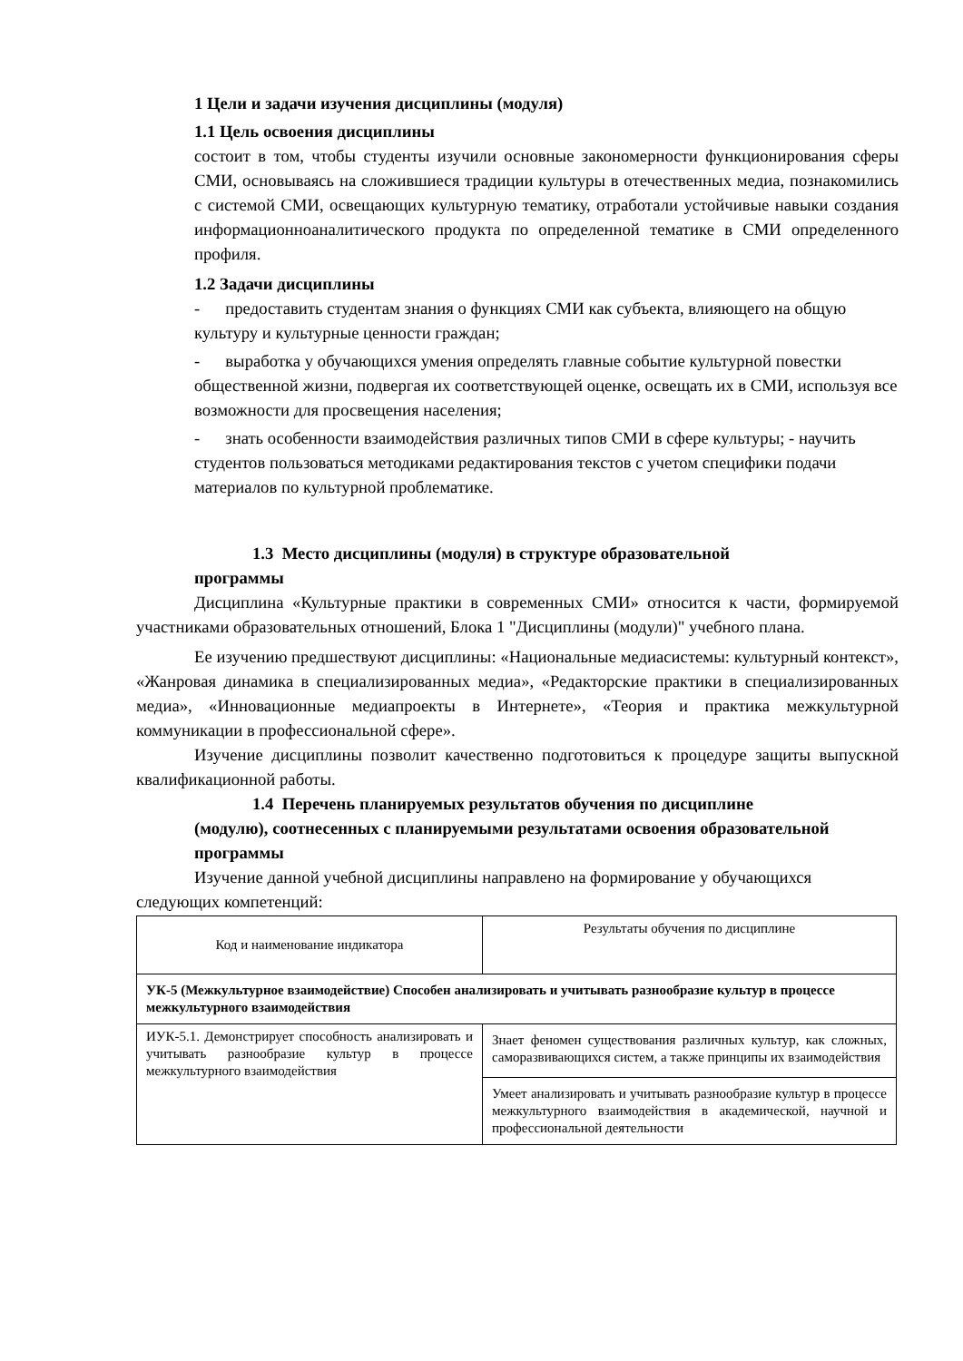1 Цели и задачи изучения дисциплины (модуля)
1.1 Цель освоения дисциплины
состоит в том, чтобы студенты изучили основные закономерности функционирования сферы СМИ, основываясь на сложившиеся традиции культуры в отечественных медиа, познакомились с системой СМИ, освещающих культурную тематику, отработали устойчивые навыки создания информационноаналитического продукта по определенной тематике в СМИ определенного профиля.
1.2 Задачи дисциплины
- предоставить студентам знания о функциях СМИ как субъекта, влияющего на общую культуру и культурные ценности граждан;
- выработка у обучающихся умения определять главные событие культурной повестки общественной жизни, подвергая их соответствующей оценке, освещать их в СМИ, используя все возможности для просвещения населения;
- знать особенности взаимодействия различных типов СМИ в сфере культуры; - научить студентов пользоваться методиками редактирования текстов с учетом специфики подачи материалов по культурной проблематике.
1.3 Место дисциплины (модуля) в структуре образовательной
программы
Дисциплина «Культурные практики в современных СМИ» относится к части, формируемой участниками образовательных отношений, Блока 1 "Дисциплины (модули)" учебного плана.
Ее изучению предшествуют дисциплины: «Национальные медиасистемы: культурный контекст», «Жанровая динамика в специализированных медиа», «Редакторские практики в специализированных медиа», «Инновационные медиапроекты в Интернете», «Теория и практика межкультурной коммуникации в профессиональной сфере».
Изучение дисциплины позволит качественно подготовиться к процедуре защиты выпускной квалификационной работы.
1.4 Перечень планируемых результатов обучения по дисциплине
(модулю), соотнесенных с планируемыми результатами освоения образовательной программы
Изучение данной учебной дисциплины направлено на формирование у обучающихся следующих компетенций:
| Код и наименование индикатора | Результаты обучения по дисциплине |
| УК-5 (Межкультурное взаимодействие) Способен анализировать и учитывать разнообразие культур в процессе межкультурного взаимодействия | |
| ИУК-5.1. Демонстрирует способность анализировать и учитывать разнообразие культур в процессе межкультурного взаимодействия | Знает феномен существования различных культур, как сложных, саморазвивающихся систем, а также принципы их взаимодействия |
| | Умеет анализировать и учитывать разнообразие культур в процессе межкультурного взаимодействия в академической, научной и профессиональной деятельности |